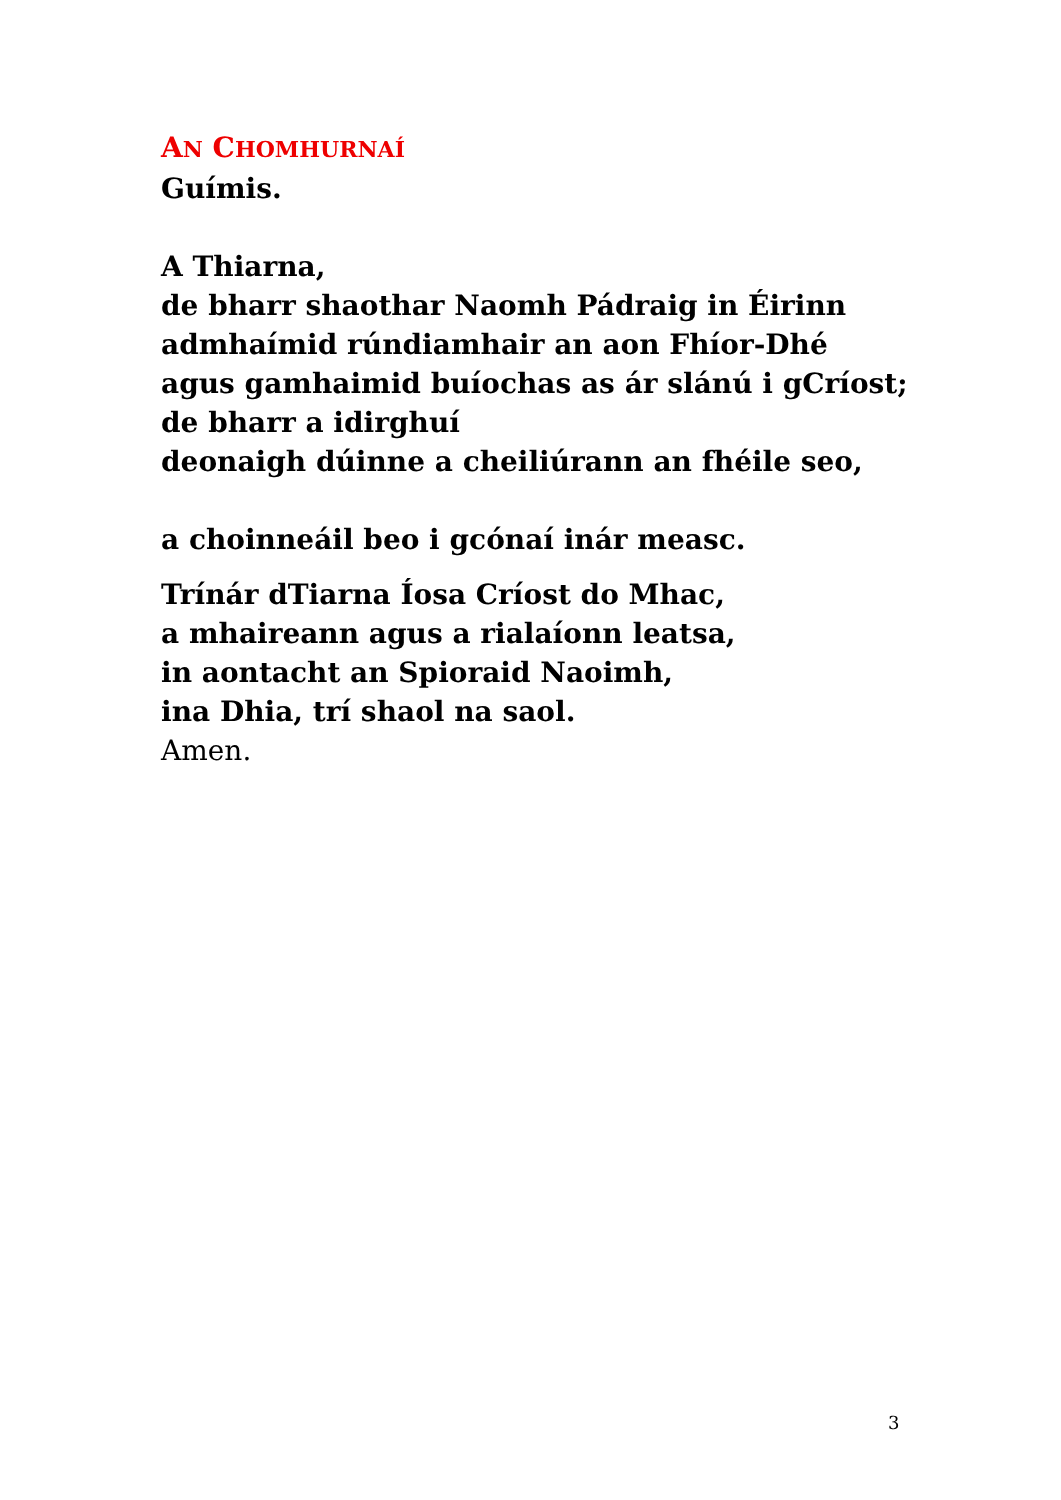AN CHOMHURNAÍ
Guímis.
A Thiarna,
de bharr shaothar Naomh Pádraig in Éirinn
admhaímid rúndiamhair an aon Fhíor-Dhé
agus gamhaimid buíochas as ár slánú i gCríost;
de bharr a idirghuí
deonaigh dúinne a cheiliúrann an fhéile seo,
a choinneáil beo i gcónaí inár measc.
Trínár dTiarna Íosa Críost do Mhac,
a mhaireann agus a rialaíonn leatsa,
in aontacht an Spioraid Naoimh,
ina Dhia, trí shaol na saol.
Amen.
3